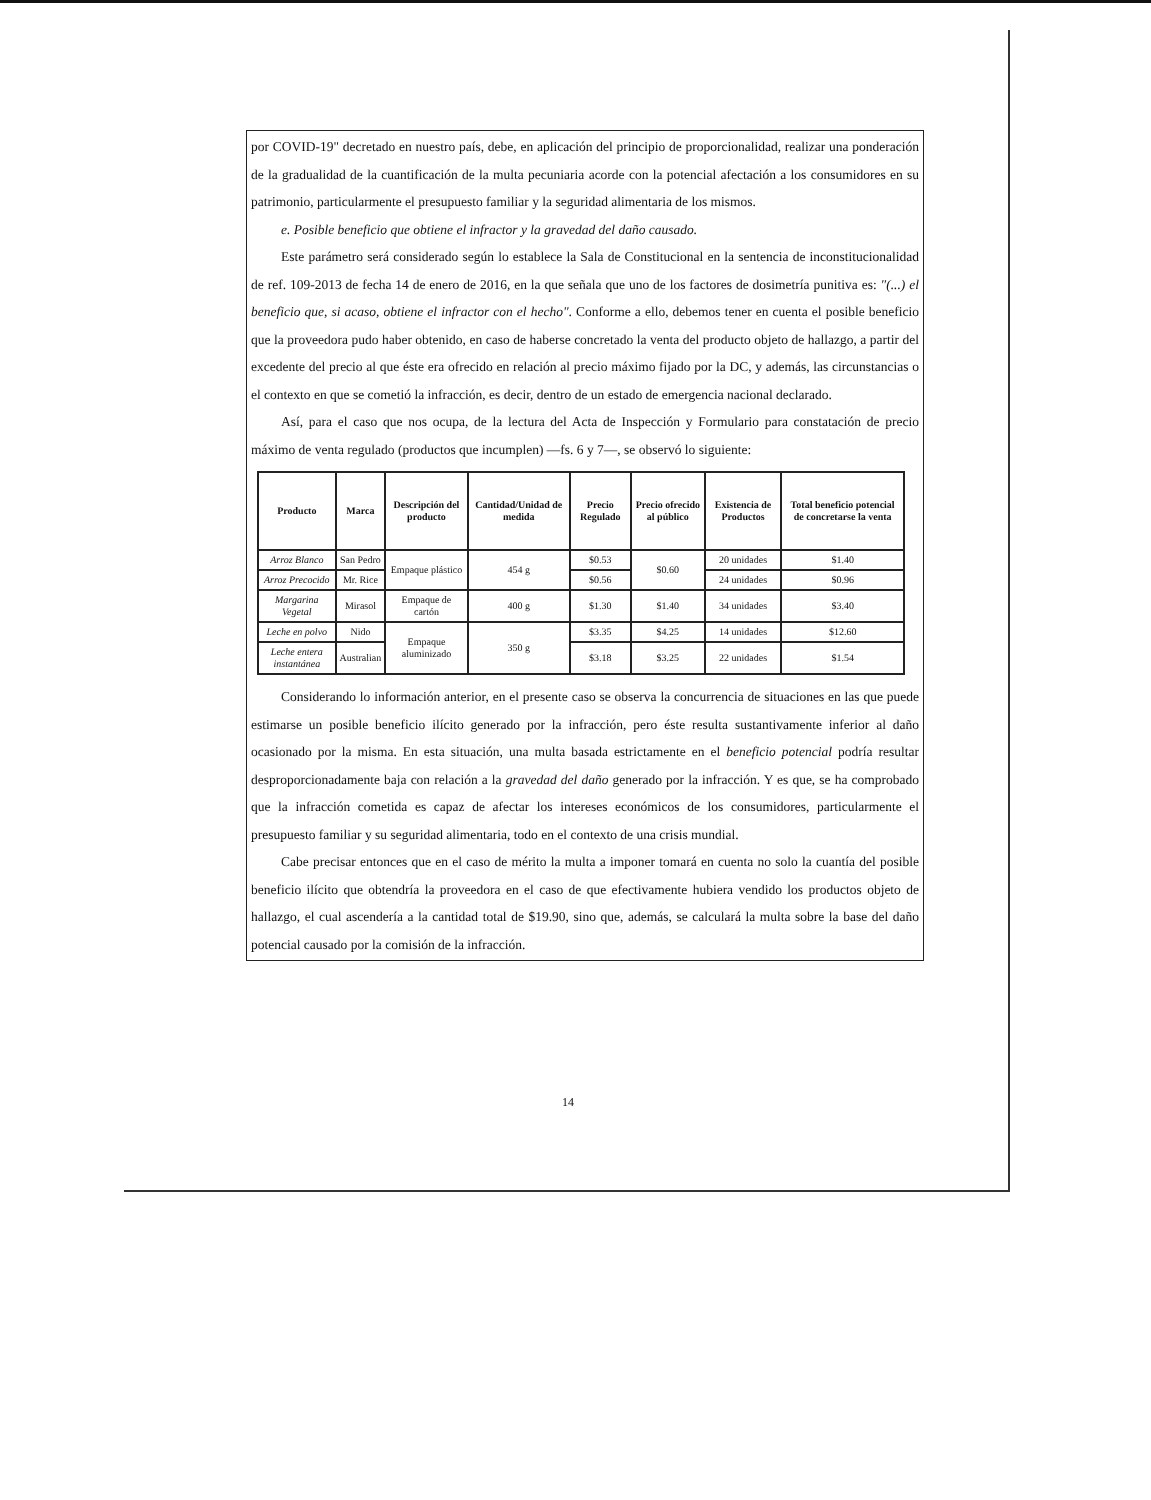por COVID-19" decretado en nuestro país, debe, en aplicación del principio de proporcionalidad, realizar una ponderación de la gradualidad de la cuantificación de la multa pecuniaria acorde con la potencial afectación a los consumidores en su patrimonio, particularmente el presupuesto familiar y la seguridad alimentaria de los mismos.
e. Posible beneficio que obtiene el infractor y la gravedad del daño causado.
Este parámetro será considerado según lo establece la Sala de Constitucional en la sentencia de inconstitucionalidad de ref. 109-2013 de fecha 14 de enero de 2016, en la que señala que uno de los factores de dosimetría punitiva es: "(...) el beneficio que, si acaso, obtiene el infractor con el hecho". Conforme a ello, debemos tener en cuenta el posible beneficio que la proveedora pudo haber obtenido, en caso de haberse concretado la venta del producto objeto de hallazgo, a partir del excedente del precio al que éste era ofrecido en relación al precio máximo fijado por la DC, y además, las circunstancias o el contexto en que se cometió la infracción, es decir, dentro de un estado de emergencia nacional declarado.
Así, para el caso que nos ocupa, de la lectura del Acta de Inspección y Formulario para constatación de precio máximo de venta regulado (productos que incumplen) —fs. 6 y 7—, se observó lo siguiente:
| Producto | Marca | Descripción del producto | Cantidad/Unidad de medida | Precio Regulado | Precio ofrecido al público | Existencia de Productos | Total beneficio potencial de concretarse la venta |
| --- | --- | --- | --- | --- | --- | --- | --- |
| Arroz Blanco | San Pedro | Empaque plástico | 454 g | $0.53 | $0.60 | 20 unidades | $1.40 |
| Arroz Precocido | Mr. Rice | | | $0.56 | | 24 unidades | $0.96 |
| Margarina Vegetal | Mirasol | Empaque de cartón | 400 g | $1.30 | $1.40 | 34 unidades | $3.40 |
| Leche en polvo | Nido | Empaque aluminizado | 350 g | $3.35 | $4.25 | 14 unidades | $12.60 |
| Leche entera instantánea | Australian | | | $3.18 | $3.25 | 22 unidades | $1.54 |
Considerando lo información anterior, en el presente caso se observa la concurrencia de situaciones en las que puede estimarse un posible beneficio ilícito generado por la infracción, pero éste resulta sustantivamente inferior al daño ocasionado por la misma. En esta situación, una multa basada estrictamente en el beneficio potencial podría resultar desproporcionadamente baja con relación a la gravedad del daño generado por la infracción. Y es que, se ha comprobado que la infracción cometida es capaz de afectar los intereses económicos de los consumidores, particularmente el presupuesto familiar y su seguridad alimentaria, todo en el contexto de una crisis mundial.
Cabe precisar entonces que en el caso de mérito la multa a imponer tomará en cuenta no solo la cuantía del posible beneficio ilícito que obtendría la proveedora en el caso de que efectivamente hubiera vendido los productos objeto de hallazgo, el cual ascendería a la cantidad total de $19.90, sino que, además, se calculará la multa sobre la base del daño potencial causado por la comisión de la infracción.
14